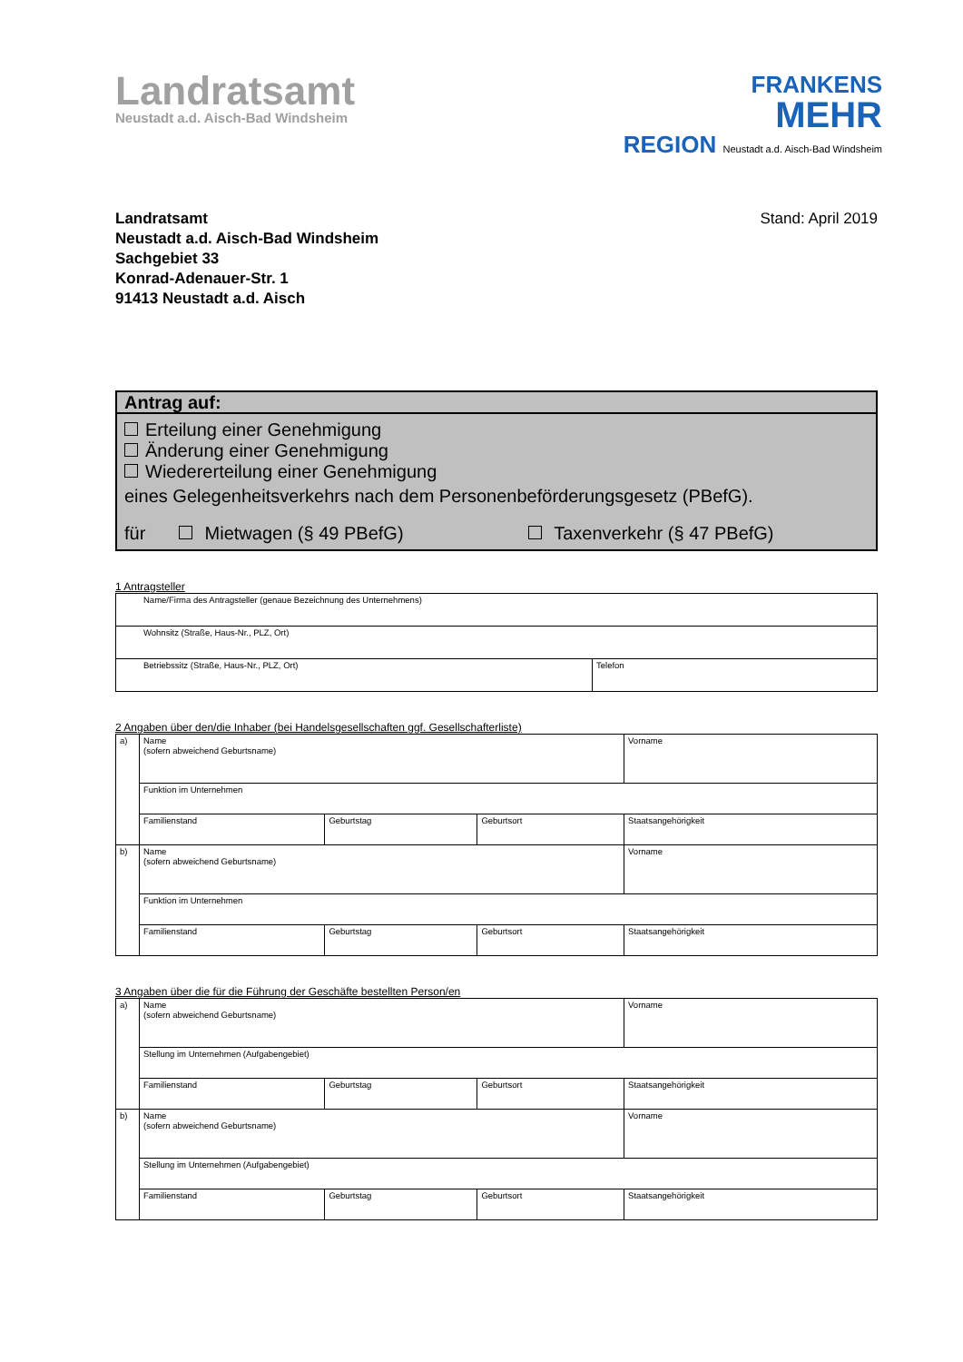Landratsamt
Neustadt a.d. Aisch-Bad Windsheim
FRANKENS
MEHR
REGION Neustadt a.d. Aisch-Bad Windsheim
Landratsamt
Neustadt a.d. Aisch-Bad Windsheim
Sachgebiet 33
Konrad-Adenauer-Str. 1
91413 Neustadt a.d. Aisch
Stand: April 2019
Antrag auf:
Erteilung einer Genehmigung
Änderung einer Genehmigung
Wiedererteilung einer Genehmigung
eines Gelegenheitsverkehrs nach dem Personenbeförderungsgesetz (PBefG).
für Mietwagen (§ 49 PBefG) Taxenverkehr (§ 47 PBefG)
1 Antragsteller
| Name/Firma des Antragsteller (genaue Bezeichnung des Unternehmens) | |
| Wohnsitz (Straße, Haus-Nr., PLZ, Ort) | |
| Betriebssitz (Straße, Haus-Nr., PLZ, Ort) | Telefon |
2 Angaben über den/die Inhaber (bei Handelsgesellschaften ggf. Gesellschafterliste)
| a) | Name (sofern abweichend Geburtsname) | | | Vorname |
| | Funktion im Unternehmen | | | |
| | Familienstand | Geburtstag | Geburtsort | Staatsangehörigkeit |
| b) | Name (sofern abweichend Geburtsname) | | | Vorname |
| | Funktion im Unternehmen | | | |
| | Familienstand | Geburtstag | Geburtsort | Staatsangehörigkeit |
3 Angaben über die für die Führung der Geschäfte bestellten Person/en
| a) | Name (sofern abweichend Geburtsname) | | | Vorname |
| | Stellung im Unternehmen (Aufgabengebiet) | | | |
| | Familienstand | Geburtstag | Geburtsort | Staatsangehörigkeit |
| b) | Name (sofern abweichend Geburtsname) | | | Vorname |
| | Stellung im Unternehmen (Aufgabengebiet) | | | |
| | Familienstand | Geburtstag | Geburtsort | Staatsangehörigkeit |